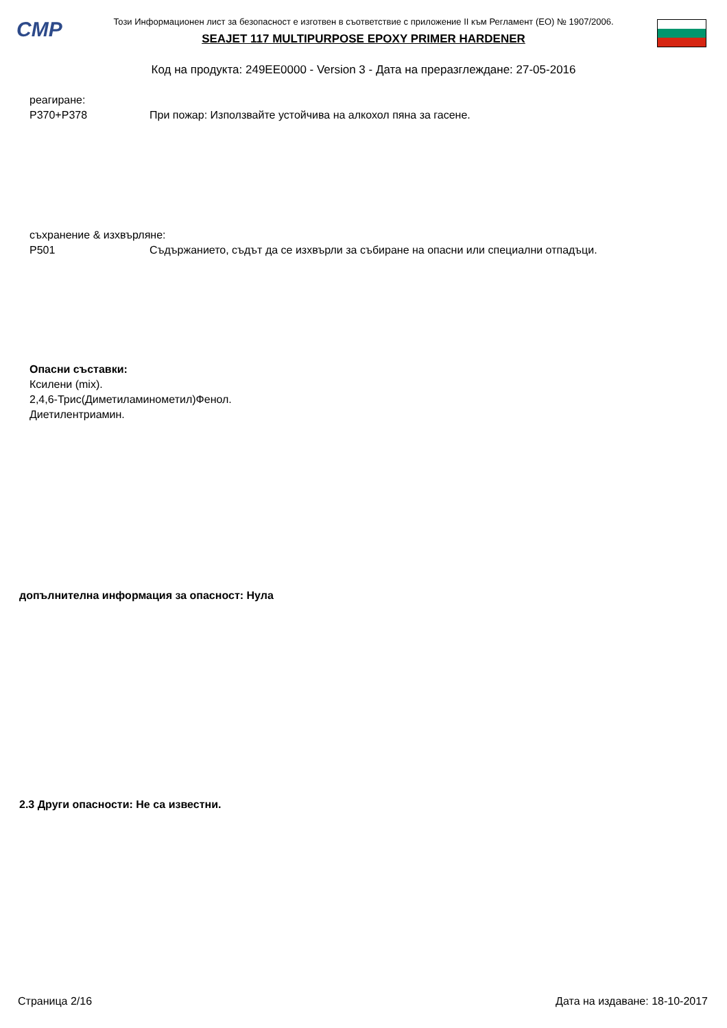CMP
Този Информационен лист за безопасност е изготвен в съответствие с приложение II към Регламент (ЕО) № 1907/2006.
SEAJET 117 MULTIPURPOSE EPOXY PRIMER HARDENER
Код на продукта: 249EE0000 - Version 3 - Дата на преразглеждане: 27-05-2016
реагиране:
P370+P378 При пожар: Използвайте устойчива на алкохол пяна за гасене.
съхранение & изхвърляне:
P501 Съдържанието, съдът да се изхвърли за събиране на опасни или специални отпадъци.
Опасни съставки:
Ксилени (mix).
2,4,6-Трис(Диметиламинометил)Фенол.
Диетилентриамин.
допълнителна информация за опасност: Нула
2.3 Други опасности: Не са известни.
Страница 2/16 Дата на издаване: 18-10-2017